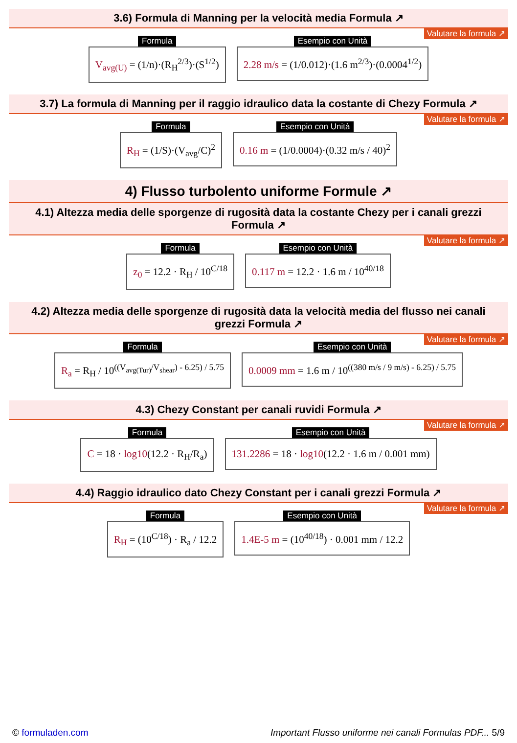3.6) Formula di Manning per la velocità media Formula ↗
Valutare la formula ↗
Formula
V<sub>avg(U)</sub> = (1/n)·(R<sub>H</sub><sup>2/3</sup>)·(S<sup>1/2</sup>)
Esempio con Unità
2.28 m/s = (1/0.012)·(1.6 m<sup>2/3</sup>)·(0.0004<sup>1/2</sup>)
3.7) La formula di Manning per il raggio idraulico data la costante di Chezy Formula ↗
Valutare la formula ↗
Formula
R<sub>H</sub> = (1/S)·(V<sub>avg</sub>/C)<sup>2</sup>
Esempio con Unità
0.16 m = (1/0.0004)·(0.32 m/s / 40)<sup>2</sup>
4) Flusso turbolento uniforme Formule ↗
4.1) Altezza media delle sporgenze di rugosità data la costante Chezy per i canali grezzi Formula ↗
Valutare la formula ↗
Formula
z<sub>0</sub> = 12.2 · R<sub>H</sub> / 10<sup>C/18</sup>
Esempio con Unità
0.117 m = 12.2 · 1.6 m / 10<sup>40/18</sup>
4.2) Altezza media delle sporgenze di rugosità data la velocità media del flusso nei canali grezzi Formula ↗
Valutare la formula ↗
Formula
R<sub>a</sub> = R<sub>H</sub> / 10<sup>((V<sub>avg(Tur)</sub>/V<sub>shear</sub>) - 6.25) / 5.75</sup>
Esempio con Unità
0.0009 mm = 1.6 m / 10<sup>((380 m/s / 9 m/s) - 6.25) / 5.75</sup>
4.3) Chezy Constant per canali ruvidi Formula ↗
Valutare la formula ↗
Formula
C = 18 · log10(12.2 · R<sub>H</sub>/R<sub>a</sub>)
Esempio con Unità
131.2286 = 18 · log10(12.2 · 1.6 m / 0.001 mm)
4.4) Raggio idraulico dato Chezy Constant per i canali grezzi Formula ↗
Valutare la formula ↗
Formula
R<sub>H</sub> = (10<sup>C/18</sup>) · R<sub>a</sub> / 12.2
Esempio con Unità
1.4E-5 m = (10<sup>40/18</sup>) · 0.001 mm / 12.2
© formuladen.com Important Flusso uniforme nei canali Formulas PDF... 5/9